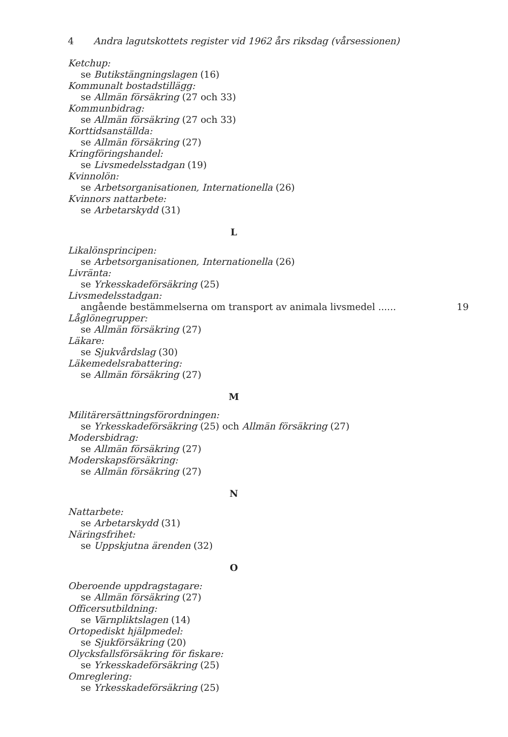4 Andra lagutskottets register vid 1962 års riksdag (vårsessionen)
Ketchup:
se Butikstängningslagen (16)
Kommunalt bostadstillägg:
se Allmän försäkring (27 och 33)
Kommunbidrag:
se Allmän försäkring (27 och 33)
Korttidsanställda:
se Allmän försäkring (27)
Kringföringshandel:
se Livsmedelsstadgan (19)
Kvinnolön:
se Arbetsorganisationen, Internationella (26)
Kvinnors nattarbete:
se Arbetarskydd (31)
L
Likalönsprincipen:
se Arbetsorganisationen, Internationella (26)
Livränta:
se Yrkesskadeförsäkring (25)
Livsmedelsstadgan:
angående bestämmelserna om transport av animala livsmedel ...... 19
Låglönegrupper:
se Allmän försäkring (27)
Läkare:
se Sjukvårdslag (30)
Läkemedelsrabattering:
se Allmän försäkring (27)
M
Militärersättningsförordningen:
se Yrkesskadeförsäkring (25) och Allmän försäkring (27)
Modersbidrag:
se Allmän försäkring (27)
Moderskapsförsäkring:
se Allmän försäkring (27)
N
Nattarbete:
se Arbetarskydd (31)
Näringsfrihet:
se Uppskjutna ärenden (32)
O
Oberoende uppdragstagare:
se Allmän försäkring (27)
Officersutbildning:
se Värnpliktslagen (14)
Ortopediskt hjälpmedel:
se Sjukförsäkring (20)
Olycksfallsförsäkring för fiskare:
se Yrkesskadeförsäkring (25)
Omreglering:
se Yrkesskadeförsäkring (25)